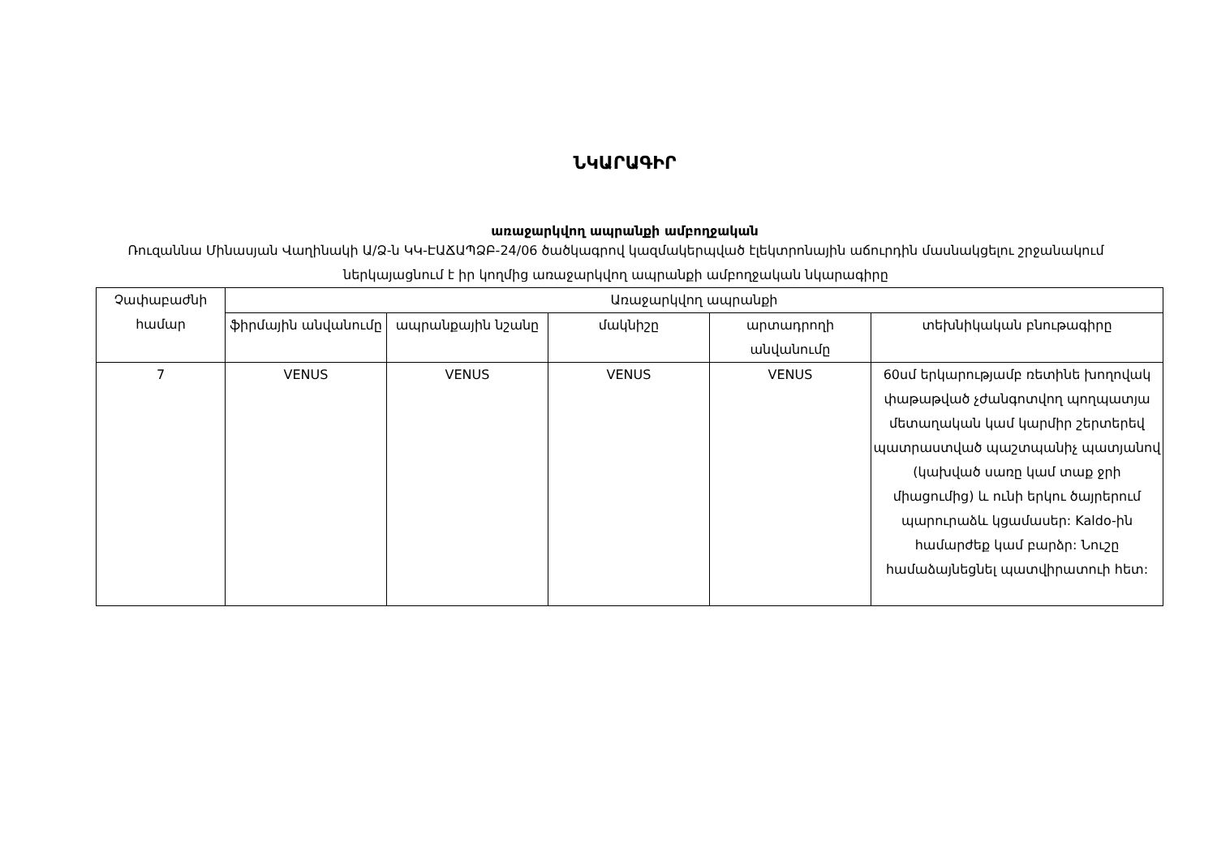ՆԿԱՐԱԳԻՐ
առաջարկվող ապրանքի ամբողջական
Ռուզաննա Մինասյան Վաղինակի Ա/Ձ-ն ԿԿ-ԷԱՃԱՊՁԲ-24/06 ծածկագրով կազմակերպված էլեկտրոնային աճուրդին մասնակցելու շրջանակում ներկայացնում է իր կողմից առաջարկվող ապրանքի ամբողջական նկարագիրը
| Չափաբաժնի համար | Առաջարկվող ապրանքի | | | | |
| --- | --- | --- | --- | --- | --- |
| | ֆիրմային անվանումը | ապրանքային նշանը | մակնիշը | արտադրողի անվանումը | տեխնիկական բնութագիրը |
| 7 | VENUS | VENUS | VENUS | VENUS | 60սմ երկարությամբ ռետինե խողովակ փաթաթված չժանգոտվող պողպատյա մետաղական կամ կարմիր շերտերեվ պատրաստված պաշտպանիչ պատյանով (կախված սառը կամ տաք ջրի միացումից) և ունի երկու ծայրերում պարուրաձև կցամասեր: Kaldo-ին համարժեք կամ բարձր: Նուշը համաձայնեցնել պատվիրատուի հետ: |